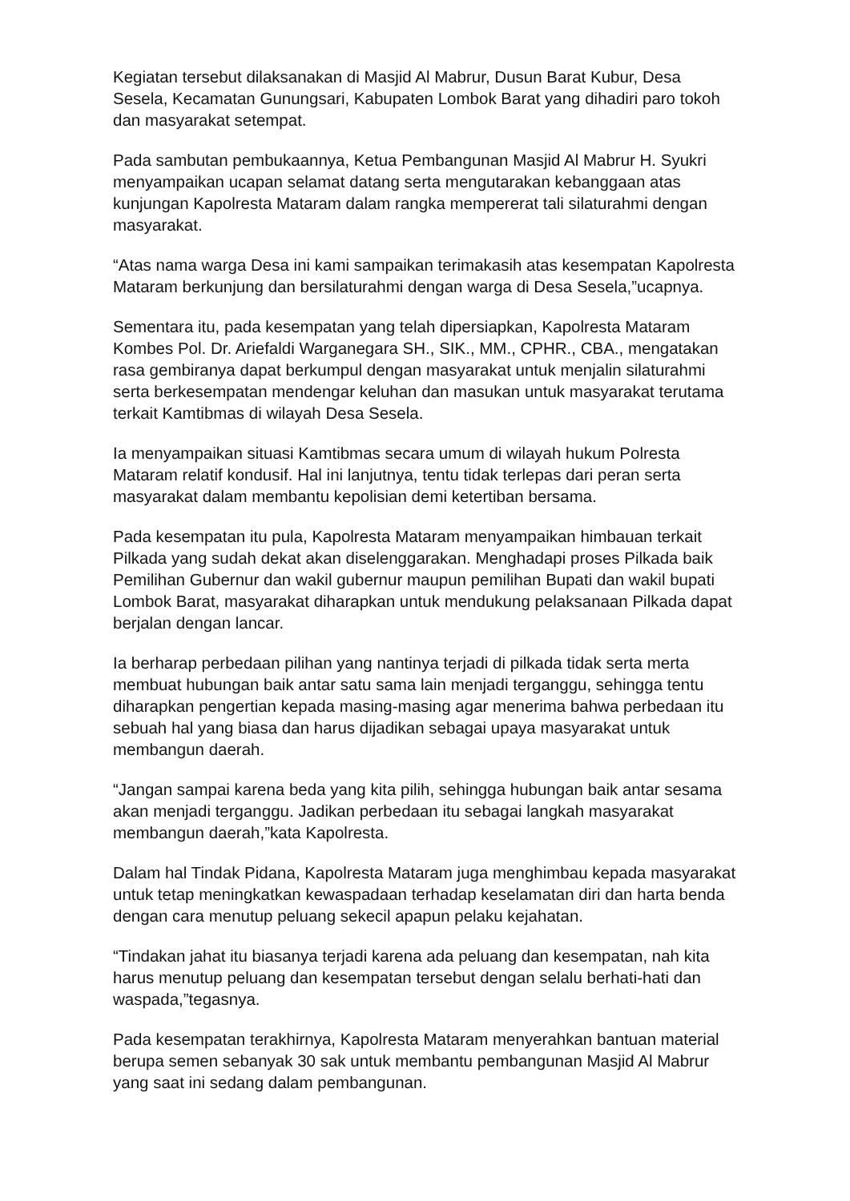Kegiatan tersebut dilaksanakan di Masjid Al Mabrur, Dusun Barat Kubur, Desa Sesela, Kecamatan Gunungsari, Kabupaten Lombok Barat yang dihadiri paro tokoh dan masyarakat setempat.
Pada sambutan pembukaannya, Ketua Pembangunan Masjid Al Mabrur H. Syukri menyampaikan ucapan selamat datang serta mengutarakan kebanggaan atas kunjungan Kapolresta Mataram dalam rangka mempererat tali silaturahmi dengan masyarakat.
“Atas nama warga Desa ini kami sampaikan terimakasih atas kesempatan Kapolresta Mataram berkunjung dan bersilaturahmi dengan warga di Desa Sesela,”ucapnya.
Sementara itu, pada kesempatan yang telah dipersiapkan, Kapolresta Mataram Kombes Pol. Dr. Ariefaldi Warganegara SH., SIK., MM., CPHR., CBA., mengatakan rasa gembiranya dapat berkumpul dengan masyarakat untuk menjalin silaturahmi serta berkesempatan mendengar keluhan dan masukan untuk masyarakat terutama terkait Kamtibmas di wilayah Desa Sesela.
Ia menyampaikan situasi Kamtibmas secara umum di wilayah hukum Polresta Mataram relatif kondusif. Hal ini lanjutnya, tentu tidak terlepas dari peran serta masyarakat dalam membantu kepolisian demi ketertiban bersama.
Pada kesempatan itu pula, Kapolresta Mataram menyampaikan himbauan terkait Pilkada yang sudah dekat akan diselenggarakan. Menghadapi proses Pilkada baik Pemilihan Gubernur dan wakil gubernur maupun pemilihan Bupati dan wakil bupati Lombok Barat, masyarakat diharapkan untuk mendukung pelaksanaan Pilkada dapat berjalan dengan lancar.
Ia berharap perbedaan pilihan yang nantinya terjadi di pilkada tidak serta merta membuat hubungan baik antar satu sama lain menjadi terganggu, sehingga tentu diharapkan pengertian kepada masing-masing agar menerima bahwa perbedaan itu sebuah hal yang biasa dan harus dijadikan sebagai upaya masyarakat untuk membangun daerah.
“Jangan sampai karena beda yang kita pilih, sehingga hubungan baik antar sesama akan menjadi terganggu. Jadikan perbedaan itu sebagai langkah masyarakat membangun daerah,”kata Kapolresta.
Dalam hal Tindak Pidana, Kapolresta Mataram juga menghimbau kepada masyarakat untuk tetap meningkatkan kewaspadaan terhadap keselamatan diri dan harta benda dengan cara menutup peluang sekecil apapun pelaku kejahatan.
“Tindakan jahat itu biasanya terjadi karena ada peluang dan kesempatan, nah kita harus menutup peluang dan kesempatan tersebut dengan selalu berhati-hati dan waspada,”tegasnya.
Pada kesempatan terakhirnya, Kapolresta Mataram menyerahkan bantuan material berupa semen sebanyak 30 sak untuk membantu pembangunan Masjid Al Mabrur yang saat ini sedang dalam pembangunan.